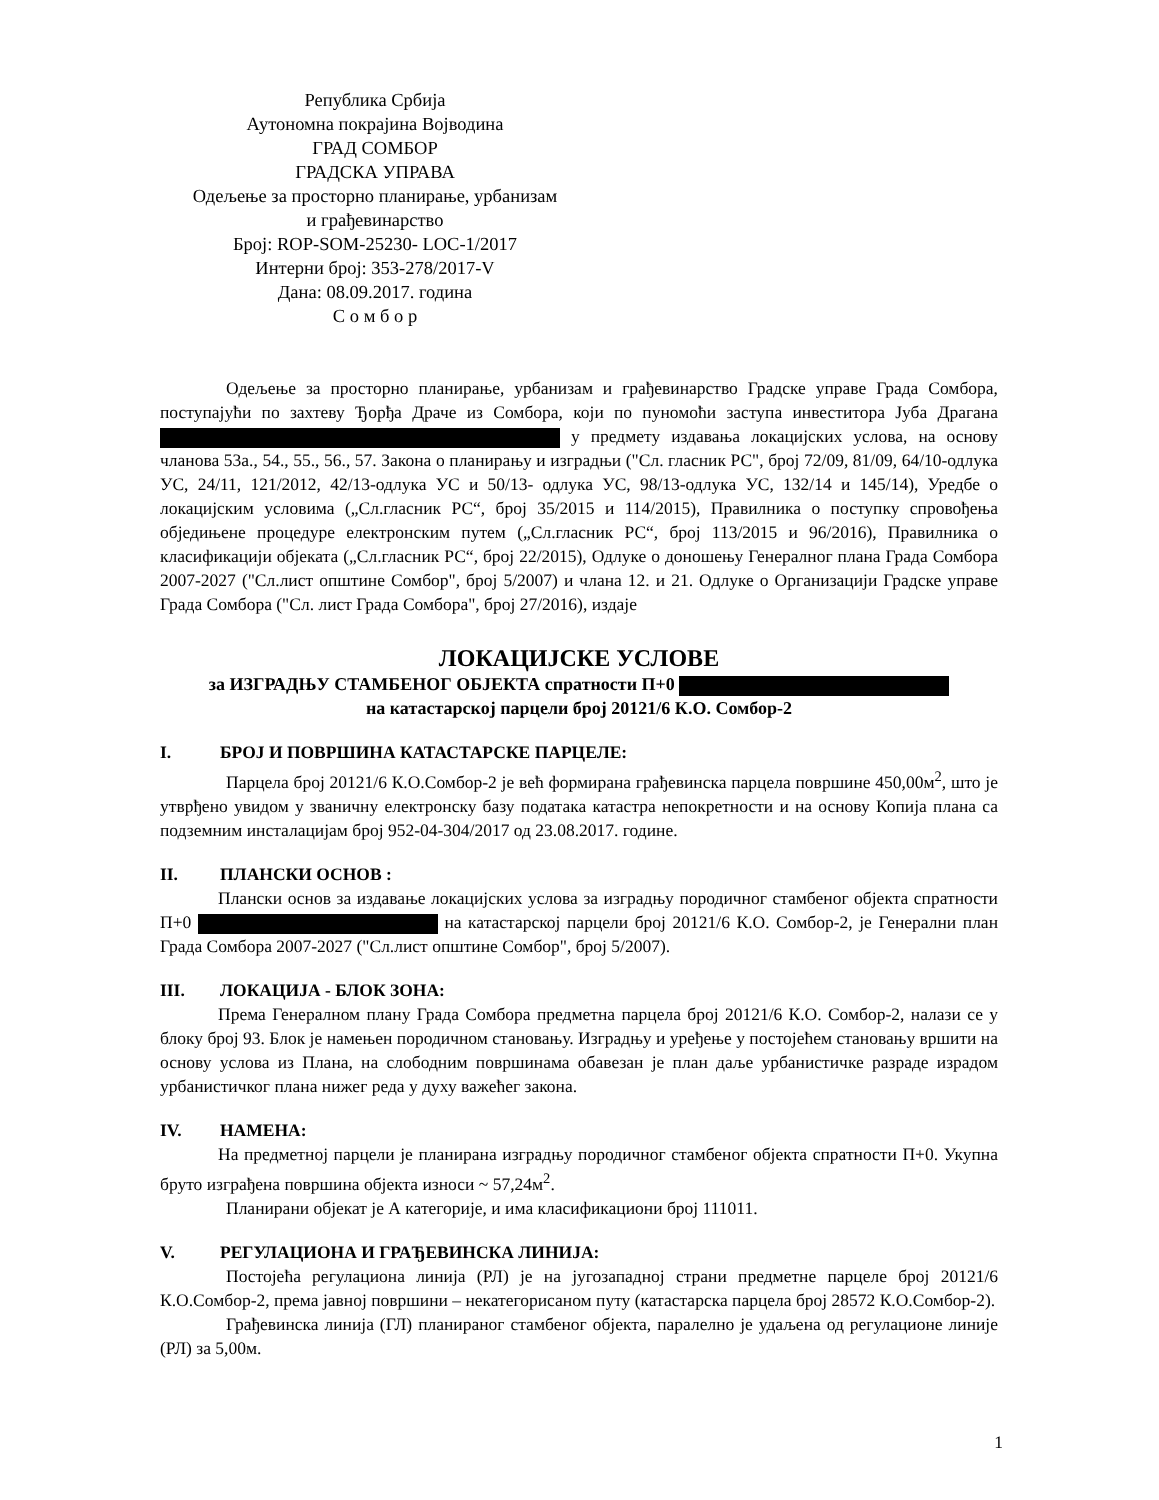Република Србија
Аутономна покрајина Војводина
ГРАД СОМБОР
ГРАДСКА УПРАВА
Одељење за просторно планирање, урбанизам
и грађевинарство
Број: ROP-SOM-25230- LOC-1/2017
Интерни број: 353-278/2017-V
Дана: 08.09.2017. година
С о м б о р
Одељење за просторно планирање, урбанизам и грађевинарство Градске управе Града Сомбора, поступајући по захтеву Ђорђа Драче из Сомбора, који по пуномоћи заступа инвеститора Јуба Драгана у предмету издавања локацијских услова, на основу чланова 53а., 54., 55., 56., 57. Закона о планирању и изградњи ("Сл. гласник РС", број 72/09, 81/09, 64/10-одлука УС, 24/11, 121/2012, 42/13-одлука УС и 50/13- одлука УС, 98/13-одлука УС, 132/14 и 145/14), Уредбе о локацијским условима („Сл.гласник РС“, број 35/2015 и 114/2015), Правилника о поступку спровођења обједињене процедуре електронским путем („Сл.гласник РС“, број 113/2015 и 96/2016), Правилника о класификацији објеката („Сл.гласник РС“, број 22/2015), Одлуке о доношењу Генералног плана Града Сомбора 2007-2027 ("Сл.лист општине Сомбор", број 5/2007) и члана 12. и 21. Одлуке о Организацији Градске управе Града Сомбора ("Сл. лист Града Сомбора", број 27/2016), издаје
ЛОКАЦИЈСКЕ УСЛОВЕ
за ИЗГРАДЊУ СТАМБЕНОГ ОБЈЕКТА спратности П+0
на катастарској парцели број 20121/6 К.О. Сомбор-2
I. БРОЈ И ПОВРШИНА КАТАСТАРСКЕ ПАРЦЕЛЕ:
Парцела број 20121/6 К.О.Сомбор-2 је већ формирана грађевинска парцела површине 450,00м<sup>2</sup>, што је утврђено увидом у званичну електронску базу података катастра непокретности и на основу Копија плана са подземним инсталацијам број 952-04-304/2017 од 23.08.2017. године.
II. ПЛАНСКИ ОСНОВ :
Плански основ за издавање локацијских услова за изградњу породичног стамбеног објекта спратности П+0 на катастарској парцели број 20121/6 К.О. Сомбор-2, је Генерални план Града Сомбора 2007-2027 ("Сл.лист општине Сомбор", број 5/2007).
III. ЛОКАЦИЈА - БЛОК ЗОНА:
Према Генералном плану Града Сомбора предметна парцела број 20121/6 К.О. Сомбор-2, налази се у блоку број 93. Блок је намењен породичном становању. Изградњу и уређење у постојећем становању вршити на основу услова из Плана, на слободним површинама обавезан је план даље урбанистичке разраде израдом урбанистичког плана нижег реда у духу важећег закона.
IV. НАМЕНА:
На предметној парцели је планирана изградњу породичног стамбеног објекта спратности П+0. Укупна бруто изграђена површина објекта износи ~ 57,24м<sup>2</sup>.
Планирани објекат је А категорије, и има класификациони број 111011.
V. РЕГУЛАЦИОНА И ГРАЂЕВИНСКА ЛИНИЈА:
Постојећа регулациона линија (РЛ) је на југозападној страни предметне парцеле број 20121/6 К.О.Сомбор-2, према јавној површини – некатегорисаном путу (катастарска парцела број 28572 К.О.Сомбор-2).
Грађевинска линија (ГЛ) планираног стамбеног објекта, паралелно је удаљена од регулационе линије (РЛ) за 5,00м.
1